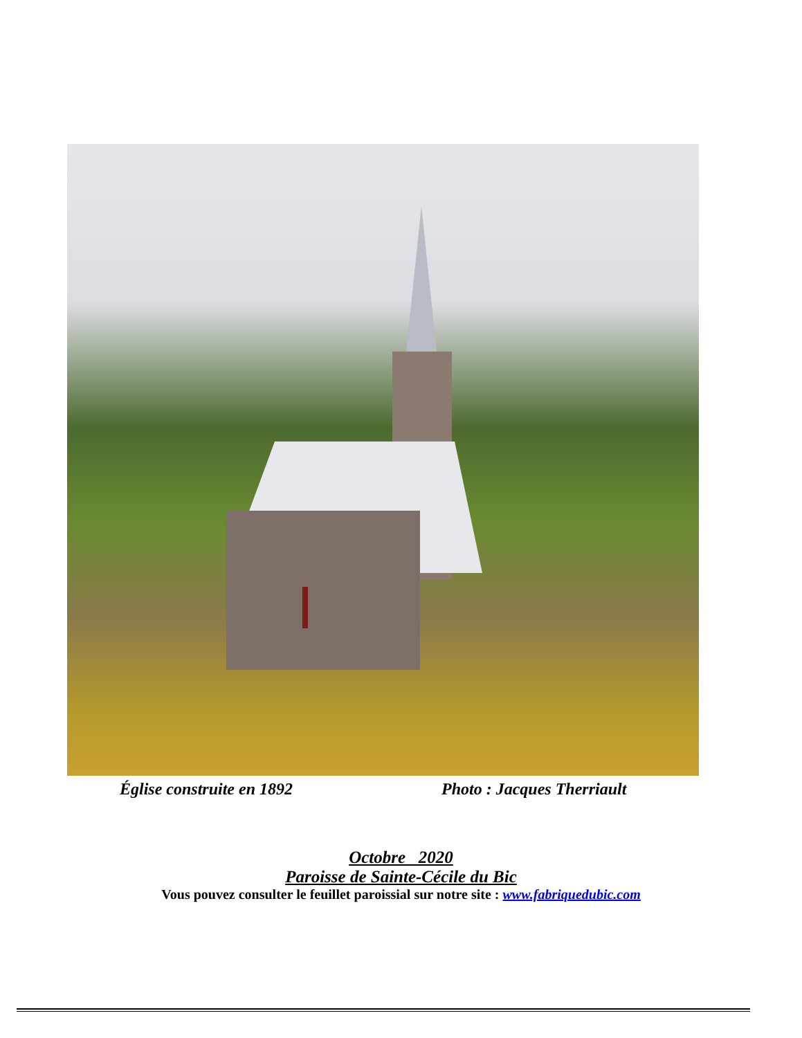Église construite en 1892 Photo : Jacques Therriault
Octobre 2020
Paroisse de Sainte-Cécile du Bic
Vous pouvez consulter le feuillet paroissial sur notre site : www.fabriquedubic.com